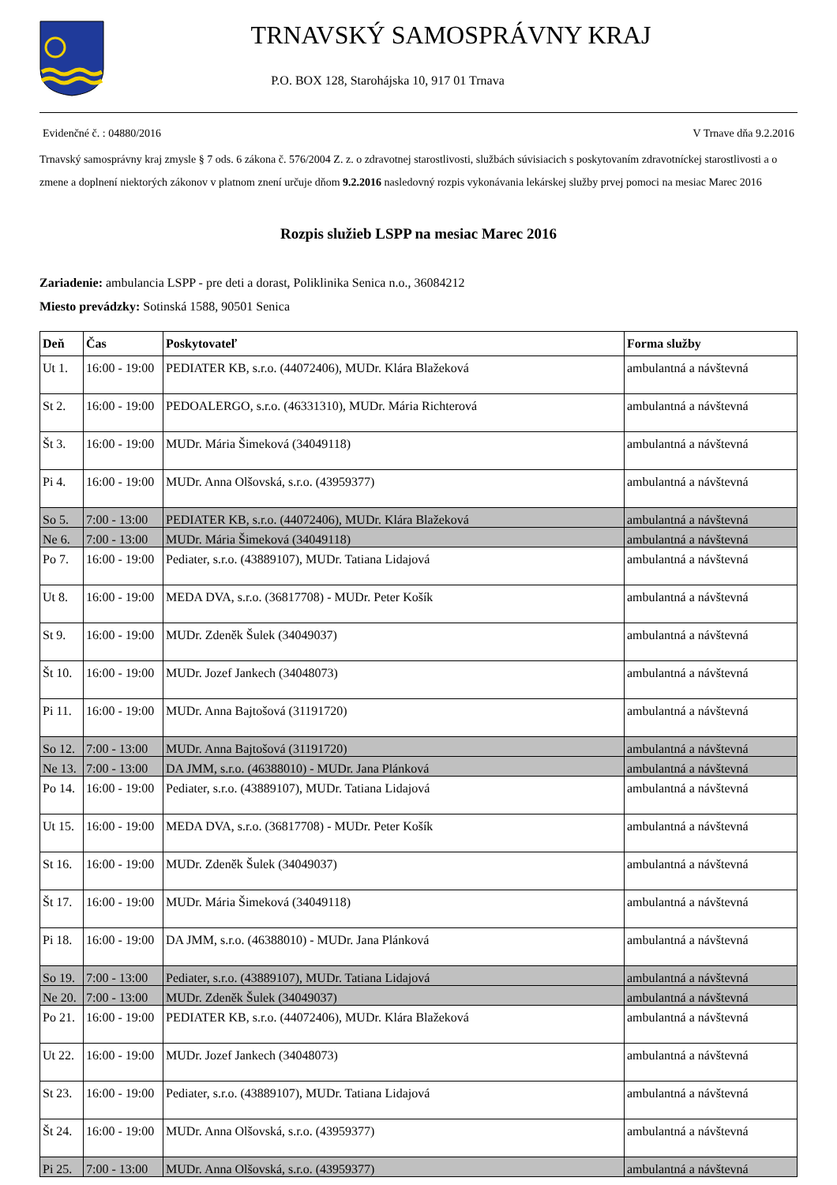TRNAVSKÝ SAMOSPRÁVNY KRAJ
P.O. BOX 128, Starohájska 10, 917 01 Trnava
Evidenčné č. : 04880/2016 V Trnave dňa 9.2.2016
Trnavský samosprávny kraj zmysle § 7 ods. 6 zákona č. 576/2004 Z. z. o zdravotnej starostlivosti, službách súvisiacich s poskytovaním zdravotníckej starostlivosti a o zmene a doplnení niektorých zákonov v platnom znení určuje dňom 9.2.2016 nasledovný rozpis vykonávania lekárskej služby prvej pomoci na mesiac Marec 2016
Rozpis služieb LSPP na mesiac Marec 2016
Zariadenie: ambulancia LSPP - pre deti a dorast, Poliklinika Senica n.o., 36084212
Miesto prevádzky: Sotinská 1588, 90501 Senica
| Deň | Čas | Poskytovateľ | Forma služby |
| --- | --- | --- | --- |
| Ut 1. | 16:00 - 19:00 | PEDIATER KB, s.r.o. (44072406), MUDr. Klára Blažeková | ambulantná a návštevná |
| St 2. | 16:00 - 19:00 | PEDOALERGO, s.r.o. (46331310), MUDr. Mária Richterová | ambulantná a návštevná |
| Št 3. | 16:00 - 19:00 | MUDr. Mária Šimeková (34049118) | ambulantná a návštevná |
| Pi 4. | 16:00 - 19:00 | MUDr. Anna Olšovská, s.r.o. (43959377) | ambulantná a návštevná |
| So 5. | 7:00 - 13:00 | PEDIATER KB, s.r.o. (44072406), MUDr. Klára Blažeková | ambulantná a návštevná |
| Ne 6. | 7:00 - 13:00 | MUDr. Mária Šimeková (34049118) | ambulantná a návštevná |
| Po 7. | 16:00 - 19:00 | Pediater, s.r.o. (43889107), MUDr. Tatiana Lidajová | ambulantná a návštevná |
| Ut 8. | 16:00 - 19:00 | MEDA DVA, s.r.o. (36817708) - MUDr. Peter Košík | ambulantná a návštevná |
| St 9. | 16:00 - 19:00 | MUDr. Zdeněk Šulek (34049037) | ambulantná a návštevná |
| Št 10. | 16:00 - 19:00 | MUDr. Jozef Jankech (34048073) | ambulantná a návštevná |
| Pi 11. | 16:00 - 19:00 | MUDr. Anna Bajtošová (31191720) | ambulantná a návštevná |
| So 12. | 7:00 - 13:00 | MUDr. Anna Bajtošová (31191720) | ambulantná a návštevná |
| Ne 13. | 7:00 - 13:00 | DA JMM, s.r.o. (46388010) - MUDr. Jana Plánková | ambulantná a návštevná |
| Po 14. | 16:00 - 19:00 | Pediater, s.r.o. (43889107), MUDr. Tatiana Lidajová | ambulantná a návštevná |
| Ut 15. | 16:00 - 19:00 | MEDA DVA, s.r.o. (36817708) - MUDr. Peter Košík | ambulantná a návštevná |
| St 16. | 16:00 - 19:00 | MUDr. Zdeněk Šulek (34049037) | ambulantná a návštevná |
| Št 17. | 16:00 - 19:00 | MUDr. Mária Šimeková (34049118) | ambulantná a návštevná |
| Pi 18. | 16:00 - 19:00 | DA JMM, s.r.o. (46388010) - MUDr. Jana Plánková | ambulantná a návštevná |
| So 19. | 7:00 - 13:00 | Pediater, s.r.o. (43889107), MUDr. Tatiana Lidajová | ambulantná a návštevná |
| Ne 20. | 7:00 - 13:00 | MUDr. Zdeněk Šulek (34049037) | ambulantná a návštevná |
| Po 21. | 16:00 - 19:00 | PEDIATER KB, s.r.o. (44072406), MUDr. Klára Blažeková | ambulantná a návštevná |
| Ut 22. | 16:00 - 19:00 | MUDr. Jozef Jankech (34048073) | ambulantná a návštevná |
| St 23. | 16:00 - 19:00 | Pediater, s.r.o. (43889107), MUDr. Tatiana Lidajová | ambulantná a návštevná |
| Št 24. | 16:00 - 19:00 | MUDr. Anna Olšovská, s.r.o. (43959377) | ambulantná a návštevná |
| Pi 25. | 7:00 - 13:00 | MUDr. Anna Olšovská, s.r.o. (43959377) | ambulantná a návštevná |